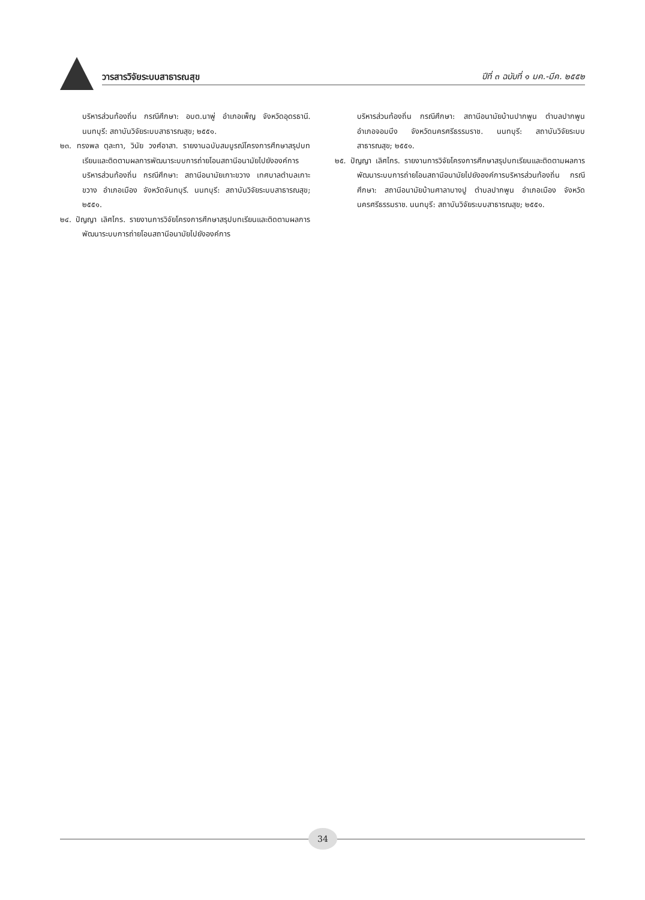วารสารวิจัยระบบสาธารณสุข
ปีที่ ๓ ฉบับที่ ๑ มค.-มีค. ๒๕๕๒
บริหารส่วนท้องถิ่น กรณีศึกษา: อบต.นาพู่ อำเภอเพ็ญ จังหวัดอุดรธานี. นนทบุรี: สถาบันวิจัยระบบสาธารณสุข; ๒๕๕๑.
๒๓. ทรงพล ตุละทา, วินัย วงศ์อาสา. รายงานฉบับสมบูรณ์โครงการศึกษาสรุปบทเรียนและติดตามผลการพัฒนาระบบการถ่ายโอนสถานีอนามัยไปยังองค์การบริหารส่วนท้องถิ่น กรณีศึกษา: สถานีอนามัยเกาะขวาง เทศบาลตำบลเกาะขวาง อำเภอเมือง จังหวัดจันทบุรี. นนทบุรี: สถาบันวิจัยระบบสาธารณสุข; ๒๕๕๑.
๒๔. ปัญญา เลิศไกร. รายงานการวิจัยโครงการศึกษาสรุปบทเรียนและติดตามผลการพัฒนาระบบการถ่ายโอนสถานีอนามัยไปยังองค์การ
บริหารส่วนท้องถิ่น กรณีศึกษา: สถานีอนามัยบ้านปากพูน ตำบลปากพูน อำเภอจอมบึง จังหวัดนครศรีธรรมราช. นนทบุรี: สถาบันวิจัยระบบสาธารณสุข; ๒๕๕๑.
๒๕. ปัญญา เลิศไกร. รายงานการวิจัยโครงการศึกษาสรุปบทเรียนและติดตามผลการพัฒนาระบบการถ่ายโอนสถานีอนามัยไปยังองค์การบริหารส่วนท้องถิ่น กรณีศึกษา: สถานีอนามัยบ้านศาลาบางปู ตำบลปากพูน อำเภอเมือง จังหวัดนครศรีธรรมราช. นนทบุรี: สถาบันวิจัยระบบสาธารณสุข; ๒๕๕๑.
34